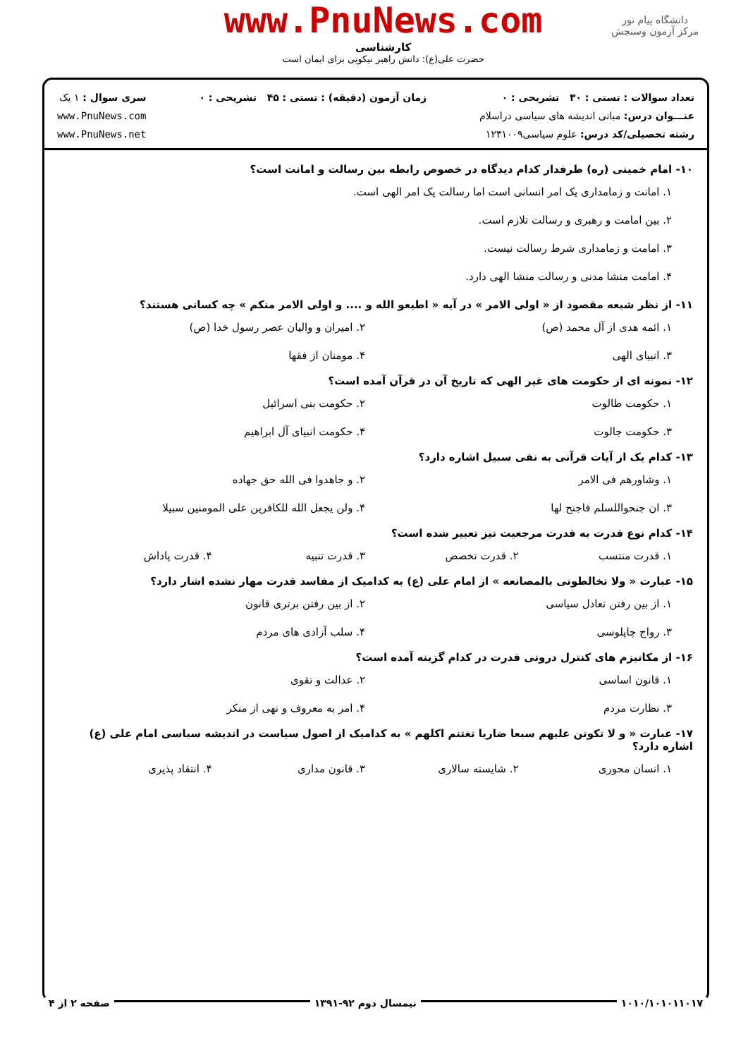دانشگاه پیام نور
مرکز آزمون وسنجش
www.PnuNews.com
کارشناسی
حضرت علی(ع): دانش راهبر نیکویی برای ایمان است
تعداد سوالات : تستی : ۳۰ تشریحی : ۰
عنـــوان درس: مبانی اندیشه های سیاسی دراسلام
رشته تحصیلی/کد درس: علوم سیاسی۱۲۳۱۰۰۹
زمان آزمون (دقیقه) : تستی : ۴۵ تشریحی : ۰
سری سوال : ۱ یک
www.PnuNews.com
www.PnuNews.net
۱۰- امام خمینی (ره) طرفدار کدام دیدگاه در خصوص رابطه بین رسالت و امانت است؟
۱. امانت و زمامداری یک امر انسانی است اما رسالت یک امر الهی است.
۲. بین امامت و رهبری و رسالت تلازم است.
۳. امامت و زمامداری شرط رسالت نیست.
۴. امامت منشا مدنی و رسالت منشا الهی دارد.
۱۱- از نظر شیعه مقصود از « اولی الامر » در آیه « اطیعو الله و .... و اولی الامر منکم » چه کسانی هستند؟
۱. ائمه هدی از آل محمد (ص)
۲. امیران و والیان عصر رسول خدا (ص)
۳. انبیای الهی
۴. مومنان از فقها
۱۲- نمونه ای از حکومت های غیر الهی که تاریخ آن در قرآن آمده است؟
۱. حکومت طالوت
۲. حکومت بنی اسرائیل
۳. حکومت جالوت
۴. حکومت انبیای آل ابراهیم
۱۳- کدام یک از آیات قرآنی به نفی سبیل اشاره دارد؟
۱. وشاورهم فی الامر
۲. و جاهدوا فی الله حق جهاده
۳. ان جنحواللسلم فاجنح لها
۴. ولن یجعل الله للکافرین علی المومنین سبیلا
۱۴- کدام نوع قدرت به قدرت مرجعیت نیز تعبیر شده است؟
۱. قدرت منتسب
۲. قدرت تخصص
۳. قدرت تنبیه
۴. قدرت پاداش
۱۵- عبارت « ولا تخالطونی بالمصانعه » از امام علی (ع) به کدامیک از مفاسد قدرت مهار نشده اشار دارد؟
۱. از بین رفتن تعادل سیاسی
۲. از بین رفتن برتری قانون
۳. رواج چاپلوسی
۴. سلب آزادی های مردم
۱۶- از مکانیزم های کنترل درونی قدرت در کدام گزینه آمده است؟
۱. قانون اساسی
۲. عدالت و تقوی
۳. نظارت مردم
۴. امر به معروف و نهی از منکر
۱۷- عبارت « و لا تکونن علیهم سبعا ضاریا تغتنم اکلهم » به کدامیک از اصول سیاست در اندیشه سیاسی امام علی (ع) اشاره دارد؟
۱. انسان محوری
۲. شایسته سالاری
۳. قانون مداری
۴. انتقاد پذیری
۱۰۱۰/۱۰۱۰۱۱۰۱۷ نیمسال دوم ۹۲-۱۳۹۱ صفحه ۲ از ۴